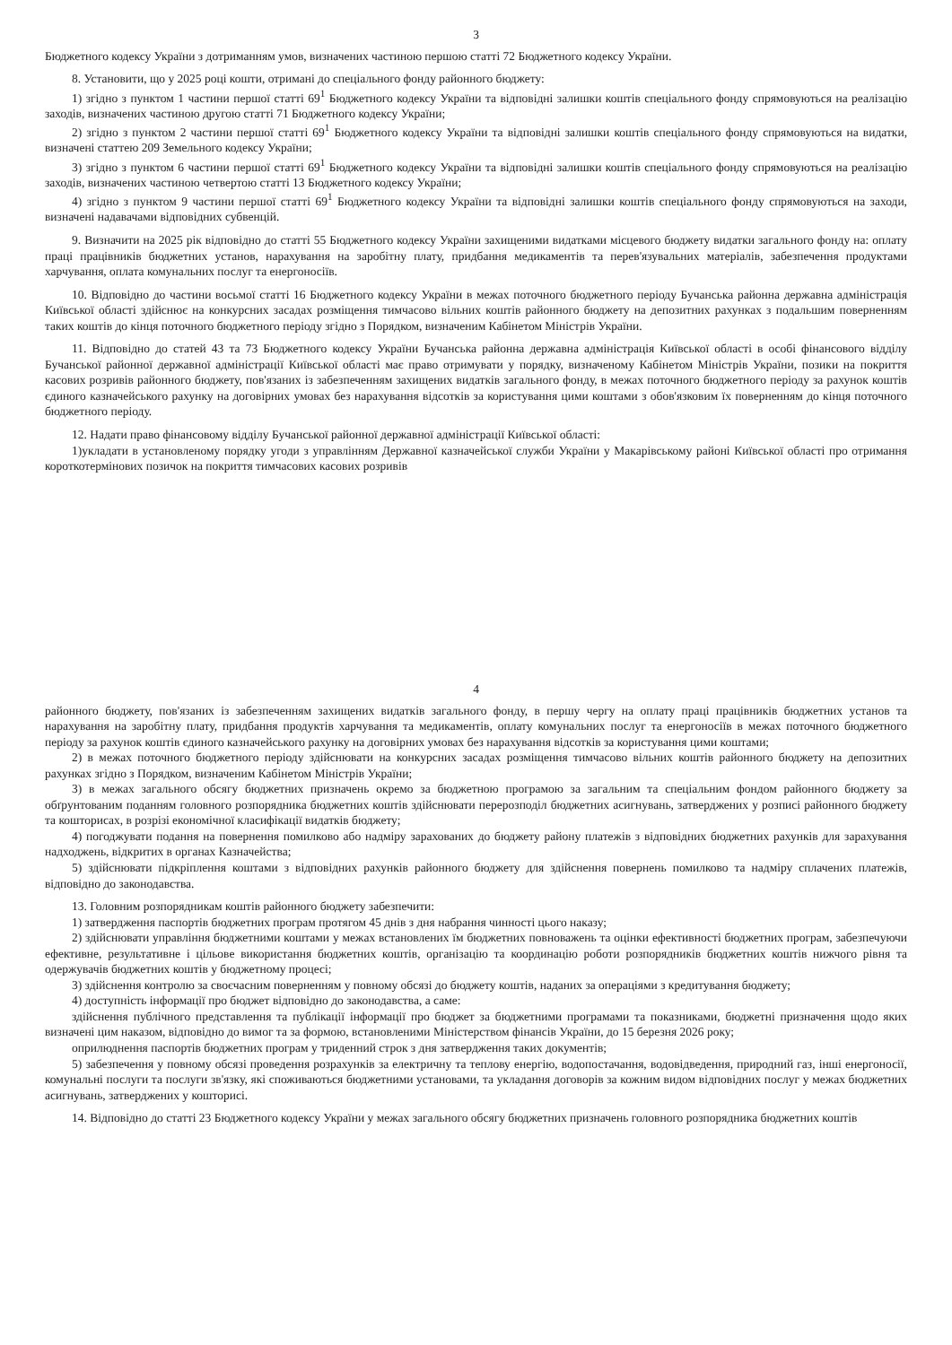3
Бюджетного кодексу України з дотриманням умов, визначених частиною першою статті 72 Бюджетного кодексу України.
8. Установити, що у 2025 році кошти, отримані до спеціального фонду районного бюджету:
1) згідно з пунктом 1 частини першої статті 69<sup>1</sup> Бюджетного кодексу України та відповідні залишки коштів спеціального фонду спрямовуються на реалізацію заходів, визначених частиною другою статті 71 Бюджетного кодексу України;
2) згідно з пунктом 2 частини першої статті 69<sup>1</sup> Бюджетного кодексу України та відповідні залишки коштів спеціального фонду спрямовуються на видатки, визначені статтею 209 Земельного кодексу України;
3) згідно з пунктом 6 частини першої статті 69<sup>1</sup> Бюджетного кодексу України та відповідні залишки коштів спеціального фонду спрямовуються на реалізацію заходів, визначених частиною четвертою статті 13 Бюджетного кодексу України;
4) згідно з пунктом 9 частини першої статті 69<sup>1</sup> Бюджетного кодексу України та відповідні залишки коштів спеціального фонду спрямовуються на заходи, визначені надавачами відповідних субвенцій.
9. Визначити на 2025 рік відповідно до статті 55 Бюджетного кодексу України захищеними видатками місцевого бюджету видатки загального фонду на: оплату праці працівників бюджетних установ, нарахування на заробітну плату, придбання медикаментів та перев'язувальних матеріалів, забезпечення продуктами харчування, оплата комунальних послуг та енергоносіїв.
10. Відповідно до частини восьмої статті 16 Бюджетного кодексу України в межах поточного бюджетного періоду Бучанська районна державна адміністрація Київської області здійснює на конкурсних засадах розміщення тимчасово вільних коштів районного бюджету на депозитних рахунках з подальшим поверненням таких коштів до кінця поточного бюджетного періоду згідно з Порядком, визначеним Кабінетом Міністрів України.
11. Відповідно до статей 43 та 73 Бюджетного кодексу України Бучанська районна державна адміністрація Київської області в особі фінансового відділу Бучанської районної державної адміністрації Київської області має право отримувати у порядку, визначеному Кабінетом Міністрів України, позики на покриття касових розривів районного бюджету, пов'язаних із забезпеченням захищених видатків загального фонду, в межах поточного бюджетного періоду за рахунок коштів єдиного казначейського рахунку на договірних умовах без нарахування відсотків за користування цими коштами з обов'язковим їх поверненням до кінця поточного бюджетного періоду.
12. Надати право фінансовому відділу Бучанської районної державної адміністрації Київської області:
1)укладати в установленому порядку угоди з управлінням Державної казначейської служби України у Макарівському районі Київської області про отримання короткотермінових позичок на покриття тимчасових касових розривів
4
районного бюджету, пов'язаних із забезпеченням захищених видатків загального фонду, в першу чергу на оплату праці працівників бюджетних установ та нарахування на заробітну плату, придбання продуктів харчування та медикаментів, оплату комунальних послуг та енергоносіїв в межах поточного бюджетного періоду за рахунок коштів єдиного казначейського рахунку на договірних умовах без нарахування відсотків за користування цими коштами;
2) в межах поточного бюджетного періоду здійснювати на конкурсних засадах розміщення тимчасово вільних коштів районного бюджету на депозитних рахунках згідно з Порядком, визначеним Кабінетом Міністрів України;
3) в межах загального обсягу бюджетних призначень окремо за бюджетною програмою за загальним та спеціальним фондом районного бюджету за обґрунтованим поданням головного розпорядника бюджетних коштів здійснювати перерозподіл бюджетних асигнувань, затверджених у розписі районного бюджету та кошторисах, в розрізі економічної класифікації видатків бюджету;
4) погоджувати подання на повернення помилково або надміру зарахованих до бюджету району платежів з відповідних бюджетних рахунків для зарахування надходжень, відкритих в органах Казначейства;
5) здійснювати підкріплення коштами з відповідних рахунків районного бюджету для здійснення повернень помилково та надміру сплачених платежів, відповідно до законодавства.
13. Головним розпорядникам коштів районного бюджету забезпечити:
1) затвердження паспортів бюджетних програм протягом 45 днів з дня набрання чинності цього наказу;
2) здійснювати управління бюджетними коштами у межах встановлених їм бюджетних повноважень та оцінки ефективності бюджетних програм, забезпечуючи ефективне, результативне і цільове використання бюджетних коштів, організацію та координацію роботи розпорядників бюджетних коштів нижчого рівня та одержувачів бюджетних коштів у бюджетному процесі;
3) здійснення контролю за своєчасним поверненням у повному обсязі до бюджету коштів, наданих за операціями з кредитування бюджету;
4) доступність інформації про бюджет відповідно до законодавства, а саме:
здійснення публічного представлення та публікації інформації про бюджет за бюджетними програмами та показниками, бюджетні призначення щодо яких визначені цим наказом, відповідно до вимог та за формою, встановленими Міністерством фінансів України, до 15 березня 2026 року;
оприлюднення паспортів бюджетних програм у триденний строк з дня затвердження таких документів;
5) забезпечення у повному обсязі проведення розрахунків за електричну та теплову енергію, водопостачання, водовідведення, природний газ, інші енергоносії, комунальні послуги та послуги зв'язку, які споживаються бюджетними установами, та укладання договорів за кожним видом відповідних послуг у межах бюджетних асигнувань, затверджених у кошторисі.
14. Відповідно до статті 23 Бюджетного кодексу України у межах загального обсягу бюджетних призначень головного розпорядника бюджетних коштів